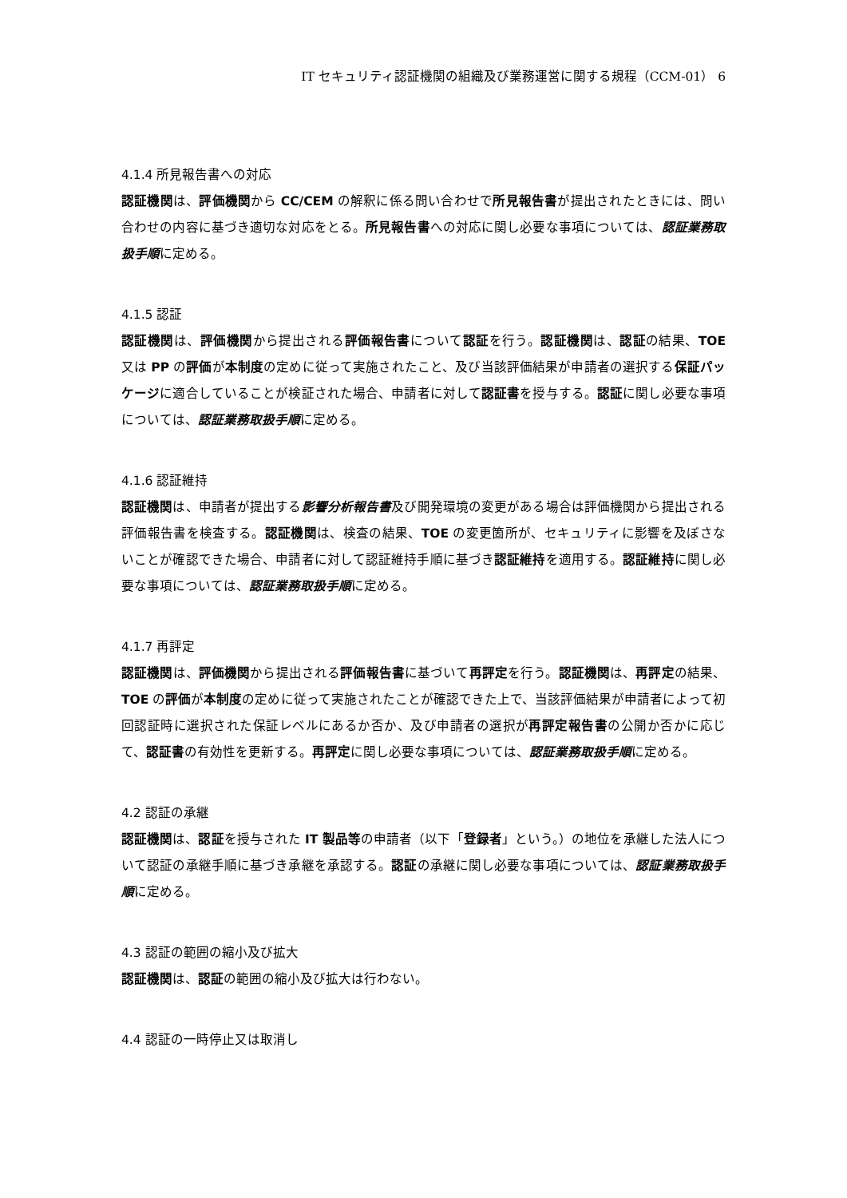IT セキュリティ認証機関の組織及び業務運営に関する規程（CCM-01） 6
4.1.4 所見報告書への対応
認証機関は、評価機関から CC/CEM の解釈に係る問い合わせで所見報告書が提出されたときには、問い合わせの内容に基づき適切な対応をとる。所見報告書への対応に関し必要な事項については、認証業務取扱手順に定める。
4.1.5 認証
認証機関は、評価機関から提出される評価報告書について認証を行う。認証機関は、認証の結果、TOE 又は PP の評価が本制度の定めに従って実施されたこと、及び当該評価結果が申請者の選択する保証パッケージに適合していることが検証された場合、申請者に対して認証書を授与する。認証に関し必要な事項については、認証業務取扱手順に定める。
4.1.6 認証維持
認証機関は、申請者が提出する影響分析報告書及び開発環境の変更がある場合は評価機関から提出される評価報告書を検査する。認証機関は、検査の結果、TOE の変更箇所が、セキュリティに影響を及ぼさないことが確認できた場合、申請者に対して認証維持手順に基づき認証維持を適用する。認証維持に関し必要な事項については、認証業務取扱手順に定める。
4.1.7 再評定
認証機関は、評価機関から提出される評価報告書に基づいて再評定を行う。認証機関は、再評定の結果、TOE の評価が本制度の定めに従って実施されたことが確認できた上で、当該評価結果が申請者によって初回認証時に選択された保証レベルにあるか否か、及び申請者の選択が再評定報告書の公開か否かに応じて、認証書の有効性を更新する。再評定に関し必要な事項については、認証業務取扱手順に定める。
4.2 認証の承継
認証機関は、認証を授与された IT 製品等の申請者（以下「登録者」という。）の地位を承継した法人について認証の承継手順に基づき承継を承認する。認証の承継に関し必要な事項については、認証業務取扱手順に定める。
4.3 認証の範囲の縮小及び拡大
認証機関は、認証の範囲の縮小及び拡大は行わない。
4.4 認証の一時停止又は取消し